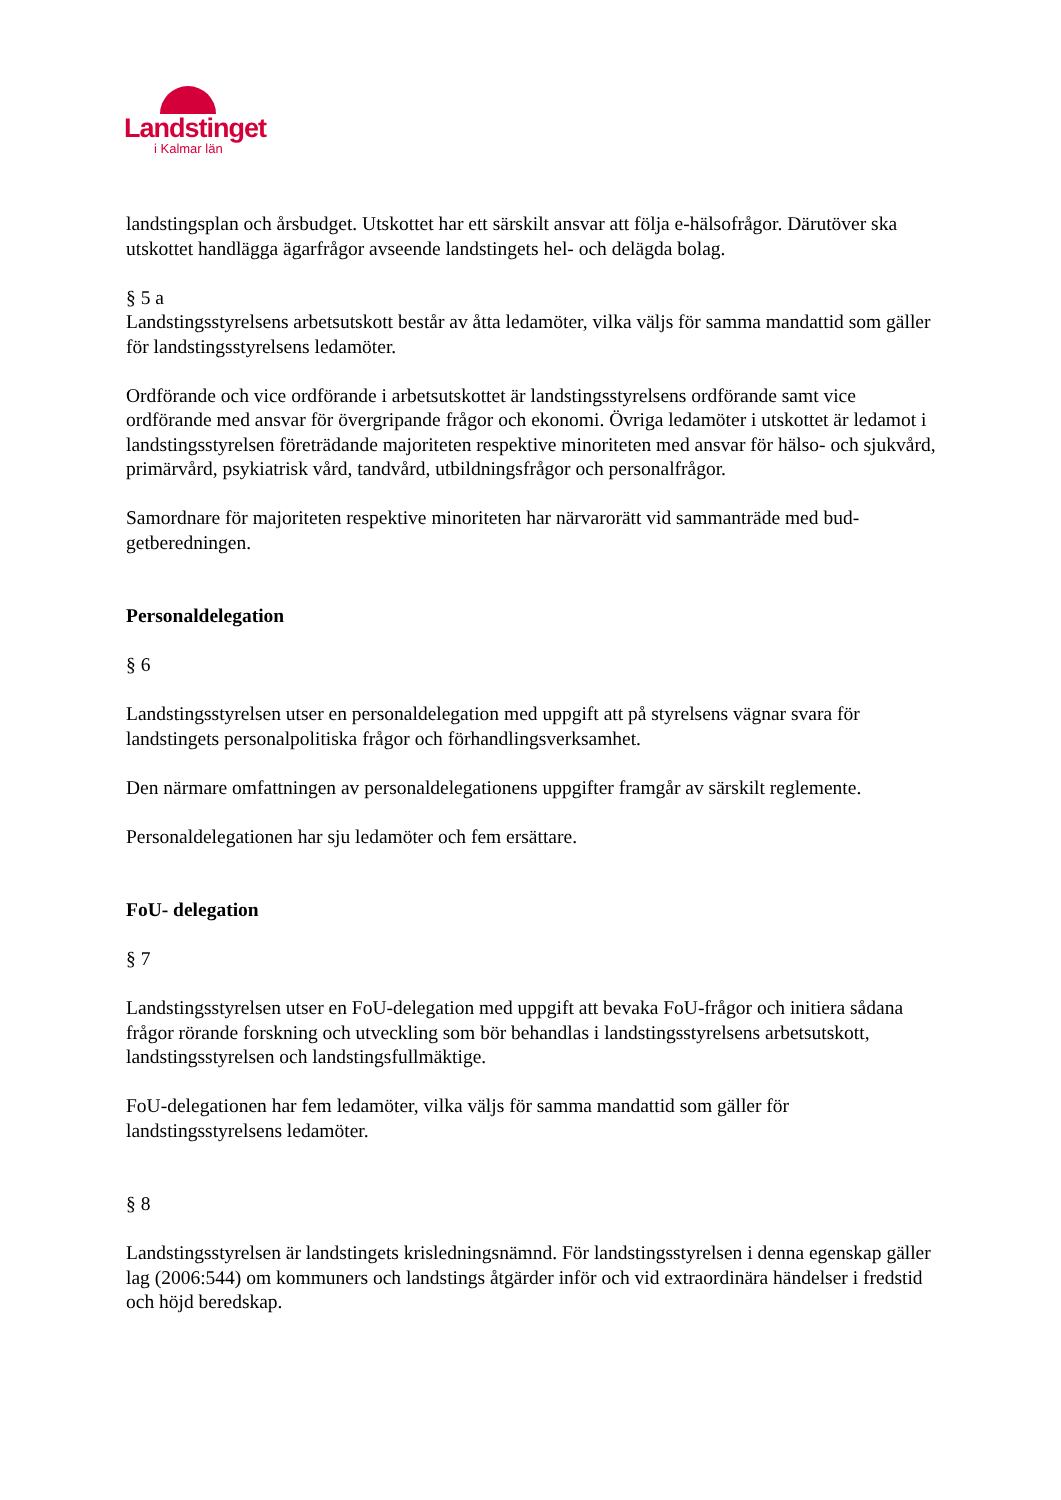Landstinget
i Kalmar län
landstingsplan och årsbudget. Utskottet har ett särskilt ansvar att följa e-hälsofrågor. Därutöver ska utskottet handlägga ägarfrågor avseende landstingets hel- och delägda bolag.
§ 5 a
Landstingsstyrelsens arbetsutskott består av åtta ledamöter, vilka väljs för samma mandattid som gäller för landstingsstyrelsens ledamöter.
Ordförande och vice ordförande i arbetsutskottet är landstingsstyrelsens ordförande samt vice ordförande med ansvar för övergripande frågor och ekonomi. Övriga ledamöter i utskottet är ledamot i landstingsstyrelsen företrädande majoriteten respektive minoriteten med ansvar för hälso- och sjukvård, primärvård, psykiatrisk vård, tandvård, utbildningsfrågor och personalfrågor.
Samordnare för majoriteten respektive minoriteten har närvarorätt vid sammanträde med bud-getberedningen.
Personaldelegation
§ 6
Landstingsstyrelsen utser en personaldelegation med uppgift att på styrelsens vägnar svara för landstingets personalpolitiska frågor och förhandlingsverksamhet.
Den närmare omfattningen av personaldelegationens uppgifter framgår av särskilt reglemente.
Personaldelegationen har sju ledamöter och fem ersättare.
FoU- delegation
§ 7
Landstingsstyrelsen utser en FoU-delegation med uppgift att bevaka FoU-frågor och initiera sådana frågor rörande forskning och utveckling som bör behandlas i landstingsstyrelsens arbetsutskott, landstingsstyrelsen och landstingsfullmäktige.
FoU-delegationen har fem ledamöter, vilka väljs för samma mandattid som gäller för landstingsstyrelsens ledamöter.
§ 8
Landstingsstyrelsen är landstingets krisledningsnämnd. För landstingsstyrelsen i denna egenskap gäller lag (2006:544) om kommuners och landstings åtgärder inför och vid extraordinära händelser i fredstid och höjd beredskap.